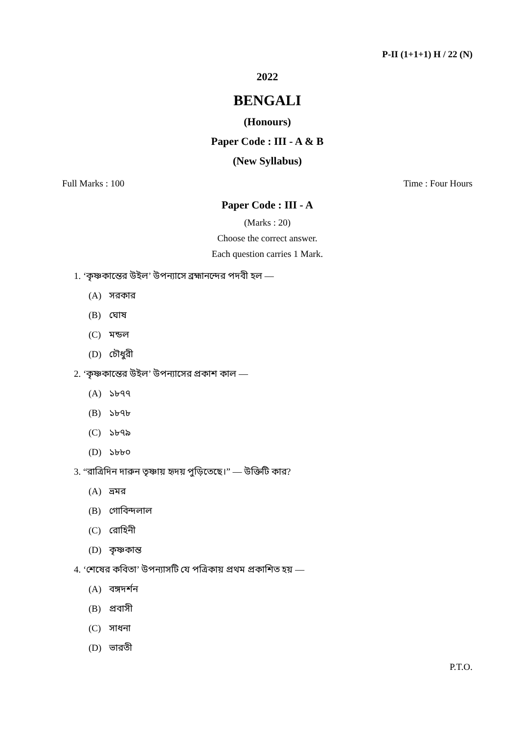P-II (1+1+1) H / 22 (N)
2022
BENGALI
(Honours)
Paper Code : III - A & B
(New Syllabus)
Full Marks : 100 Time : Four Hours
Paper Code : III - A
(Marks : 20)
Choose the correct answer.
Each question carries 1 Mark.
1. ‘কৃষ্ণকান্তের উইল’ উপন্যাসে ব্রহ্মানন্দের পদবী হল —
(A) সরকার
(B) ঘোষ
(C) মন্ডল
(D) চৌধুরী
2. ‘কৃষ্ণকান্তের উইল’ উপন্যাসের প্রকাশ কাল —
(A) ১৮৭৭
(B) ১৮৭৮
(C) ১৮৭৯
(D) ১৮৮০
3. “রাত্রিদিন দারুন তৃষ্ণায় হৃদয় পুড়িতেছে।” — উক্তিটি কার?
(A) ভ্রমর
(B) গোবিন্দলাল
(C) রোহিনী
(D) কৃষ্ণকান্ত
4. ‘শেষের কবিতা’ উপন্যাসটি যে পত্রিকায় প্রথম প্রকাশিত হয় —
(A) বঙ্গদর্শন
(B) প্রবাসী
(C) সাধনা
(D) ভারতী
P.T.O.